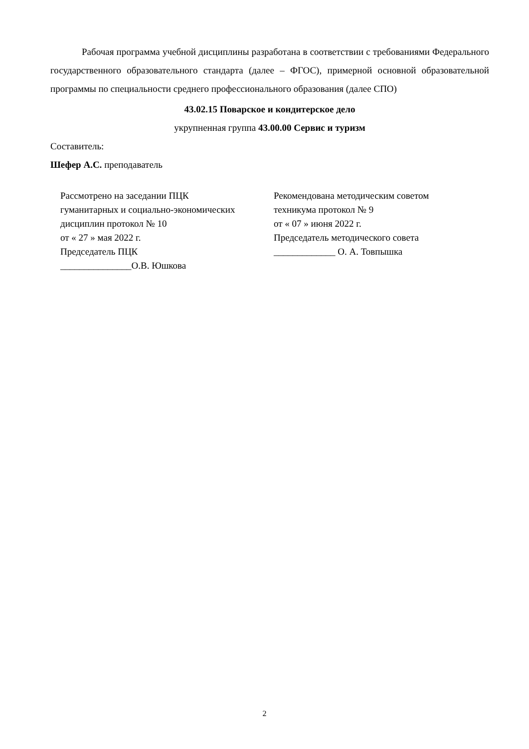Рабочая программа учебной дисциплины разработана в соответствии с требованиями Федерального государственного образовательного стандарта (далее – ФГОС), примерной основной образовательной программы по специальности среднего профессионального образования (далее СПО)
43.02.15 Поварское и кондитерское дело
укрупненная группа 43.00.00 Сервис и туризм
Составитель:
Шефер А.С. преподаватель
Рассмотрено на заседании ПЦК
гуманитарных и социально-экономических
дисциплин протокол № 10
от « 27 » мая 2022 г.
Председатель ПЦК
_______________О.В. Юшкова
Рекомендована методическим советом
техникума протокол № 9
от « 07 » июня 2022 г.
Председатель методического совета
_____________ О. А. Товпышка
2